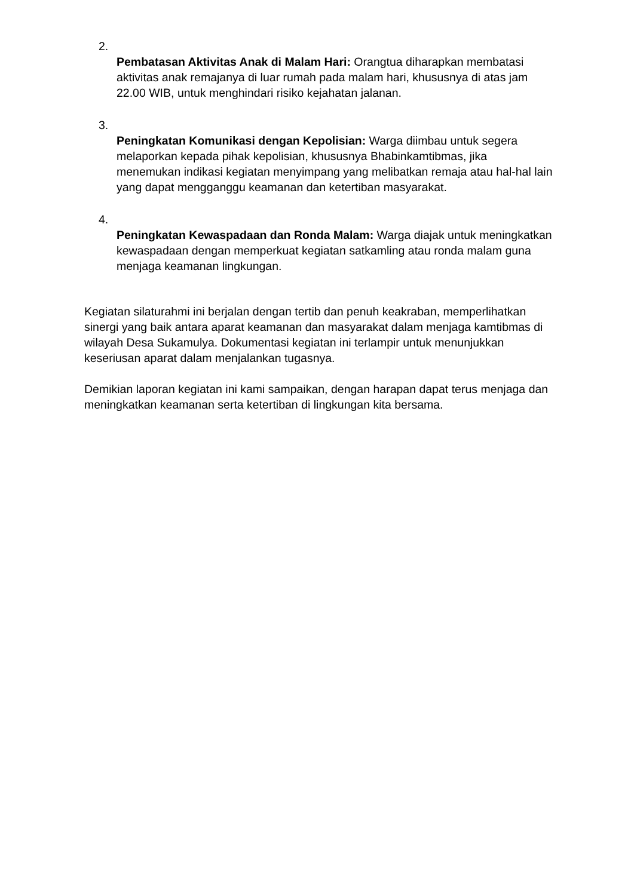2.
Pembatasan Aktivitas Anak di Malam Hari: Orangtua diharapkan membatasi aktivitas anak remajanya di luar rumah pada malam hari, khususnya di atas jam 22.00 WIB, untuk menghindari risiko kejahatan jalanan.
3.
Peningkatan Komunikasi dengan Kepolisian: Warga diimbau untuk segera melaporkan kepada pihak kepolisian, khususnya Bhabinkamtibmas, jika menemukan indikasi kegiatan menyimpang yang melibatkan remaja atau hal-hal lain yang dapat mengganggu keamanan dan ketertiban masyarakat.
4.
Peningkatan Kewaspadaan dan Ronda Malam: Warga diajak untuk meningkatkan kewaspadaan dengan memperkuat kegiatan satkamling atau ronda malam guna menjaga keamanan lingkungan.
Kegiatan silaturahmi ini berjalan dengan tertib dan penuh keakraban, memperlihatkan sinergi yang baik antara aparat keamanan dan masyarakat dalam menjaga kamtibmas di wilayah Desa Sukamulya. Dokumentasi kegiatan ini terlampir untuk menunjukkan keseriusan aparat dalam menjalankan tugasnya.
Demikian laporan kegiatan ini kami sampaikan, dengan harapan dapat terus menjaga dan meningkatkan keamanan serta ketertiban di lingkungan kita bersama.